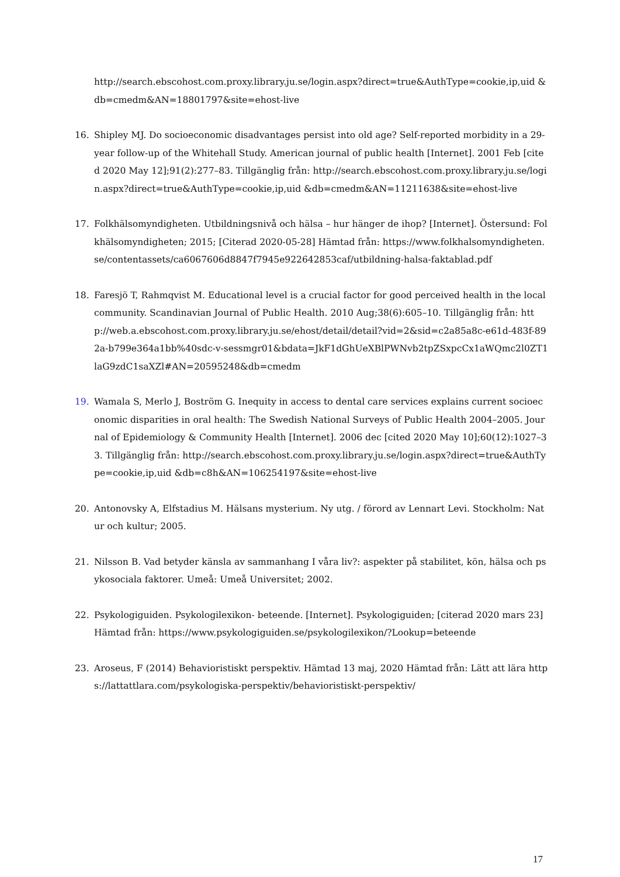http://search.ebscohost.com.proxy.library.ju.se/login.aspx?direct=true&AuthType=cookie,ip,uid &db=cmedm&AN=18801797&site=ehost-live
16. Shipley MJ. Do socioeconomic disadvantages persist into old age? Self-reported morbidity in a 29-year follow-up of the Whitehall Study. American journal of public health [Internet]. 2001 Feb [cited 2020 May 12];91(2):277–83. Tillgänglig från: http://search.ebscohost.com.proxy.library.ju.se/login.aspx?direct=true&AuthType=cookie,ip,uid &db=cmedm&AN=11211638&site=ehost-live
17. Folkhälsomyndigheten. Utbildningsnivå och hälsa – hur hänger de ihop? [Internet]. Östersund: Folkhälsomyndigheten; 2015; [Citerad 2020-05-28] Hämtad från: https://www.folkhalsomyndigheten.se/contentassets/ca6067606d8847f7945e922642853caf/utbildning-halsa-faktablad.pdf
18. Faresjö T, Rahmqvist M. Educational level is a crucial factor for good perceived health in the local community. Scandinavian Journal of Public Health. 2010 Aug;38(6):605–10. Tillgänglig från: http://web.a.ebscohost.com.proxy.library.ju.se/ehost/detail/detail?vid=2&sid=c2a85a8c-e61d-483f-892a-b799e364a1bb%40sdc-v-sessmgr01&bdata=JkF1dGhUeXBlPWNvb2tpZSxpcCx1aWQmc2l0ZT1laG9zdC1saXZl#AN=20595248&db=cmedm
19. Wamala S, Merlo J, Boström G. Inequity in access to dental care services explains current socioeconomic disparities in oral health: The Swedish National Surveys of Public Health 2004–2005. Journal of Epidemiology & Community Health [Internet]. 2006 dec [cited 2020 May 10];60(12):1027–33. Tillgänglig från: http://search.ebscohost.com.proxy.library.ju.se/login.aspx?direct=true&AuthType=cookie,ip,uid &db=c8h&AN=106254197&site=ehost-live
20. Antonovsky A, Elfstadius M. Hälsans mysterium. Ny utg. / förord av Lennart Levi. Stockholm: Natur och kultur; 2005.
21. Nilsson B. Vad betyder känsla av sammanhang I våra liv?: aspekter på stabilitet, kön, hälsa och psykosociala faktorer. Umeå: Umeå Universitet; 2002.
22. Psykologiguiden. Psykologilexikon- beteende. [Internet]. Psykologiguiden; [citerad 2020 mars 23] Hämtad från: https://www.psykologiguiden.se/psykologilexikon/?Lookup=beteende
23. Aroseus, F (2014) Behavioristiskt perspektiv. Hämtad 13 maj, 2020 Hämtad från: Lätt att lära https://lattattlara.com/psykologiska-perspektiv/behavioristiskt-perspektiv/
17